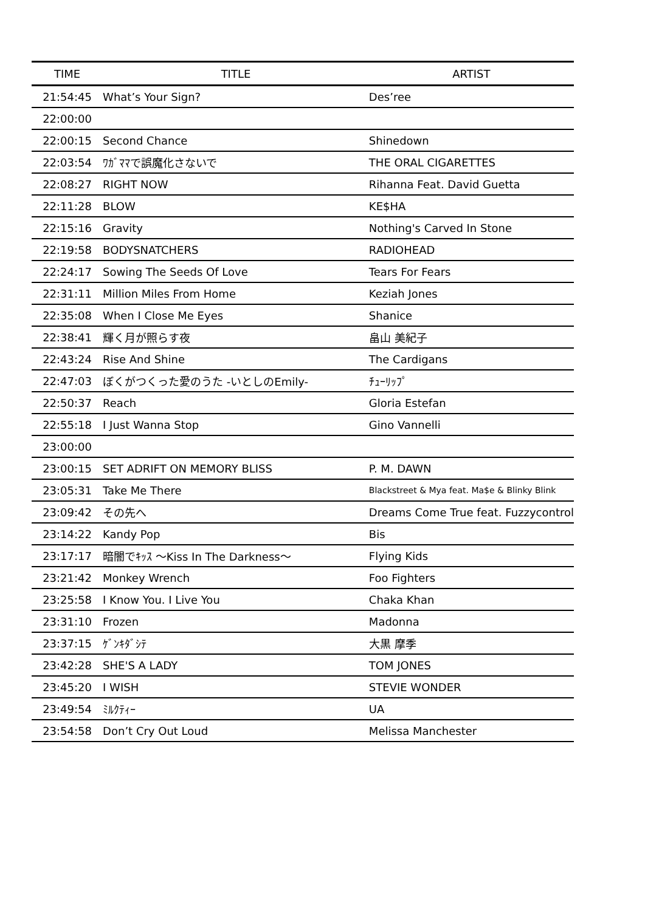| TIME | TITLE | ARTIST |
| --- | --- | --- |
| 21:54:45 | What’s Your Sign? | Des’ree |
| 22:00:00 | | |
| 22:00:15 | Second Chance | Shinedown |
| 22:03:54 | ﾜｶﾞﾏﾏで誤魔化さないで | THE ORAL CIGARETTES |
| 22:08:27 | RIGHT NOW | Rihanna Feat. David Guetta |
| 22:11:28 | BLOW | KE$HA |
| 22:15:16 | Gravity | Nothing's Carved In Stone |
| 22:19:58 | BODYSNATCHERS | RADIOHEAD |
| 22:24:17 | Sowing The Seeds Of Love | Tears For Fears |
| 22:31:11 | Million Miles From Home | Keziah Jones |
| 22:35:08 | When I Close Me Eyes | Shanice |
| 22:38:41 | 輝く月が照らす夜 | 畠山 美紀子 |
| 22:43:24 | Rise And Shine | The Cardigans |
| 22:47:03 | ぼくがつくった愛のうた -いとしのEmily- | ﾁｭｰﾘｯﾌﾟ |
| 22:50:37 | Reach | Gloria Estefan |
| 22:55:18 | I Just Wanna Stop | Gino Vannelli |
| 23:00:00 | | |
| 23:00:15 | SET ADRIFT ON MEMORY BLISS | P. M. DAWN |
| 23:05:31 | Take Me There | Blackstreet & Mya feat. Ma$e & Blinky Blink |
| 23:09:42 | その先へ | Dreams Come True feat. Fuzzycontrol |
| 23:14:22 | Kandy Pop | Bis |
| 23:17:17 | 暗闇でｷｯｽ 〜Kiss In The Darkness〜 | Flying Kids |
| 23:21:42 | Monkey Wrench | Foo Fighters |
| 23:25:58 | I Know You. I Live You | Chaka Khan |
| 23:31:10 | Frozen | Madonna |
| 23:37:15 | ｹﾞﾝｷﾀﾞｼﾃ | 大黒 摩季 |
| 23:42:28 | SHE'S A LADY | TOM JONES |
| 23:45:20 | I WISH | STEVIE WONDER |
| 23:49:54 | ﾐﾙｸﾃｨｰ | UA |
| 23:54:58 | Don’t Cry Out Loud | Melissa Manchester |